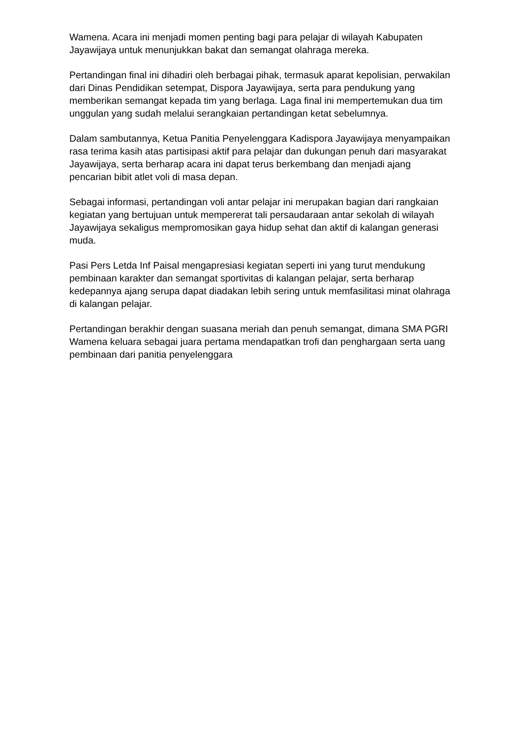Wamena. Acara ini menjadi momen penting bagi para pelajar di wilayah Kabupaten Jayawijaya untuk menunjukkan bakat dan semangat olahraga mereka.
Pertandingan final ini dihadiri oleh berbagai pihak, termasuk aparat kepolisian, perwakilan dari Dinas Pendidikan setempat, Dispora Jayawijaya, serta para pendukung yang memberikan semangat kepada tim yang berlaga. Laga final ini mempertemukan dua tim unggulan yang sudah melalui serangkaian pertandingan ketat sebelumnya.
Dalam sambutannya, Ketua Panitia Penyelenggara Kadispora Jayawijaya menyampaikan rasa terima kasih atas partisipasi aktif para pelajar dan dukungan penuh dari masyarakat Jayawijaya, serta berharap acara ini dapat terus berkembang dan menjadi ajang pencarian bibit atlet voli di masa depan.
Sebagai informasi, pertandingan voli antar pelajar ini merupakan bagian dari rangkaian kegiatan yang bertujuan untuk mempererat tali persaudaraan antar sekolah di wilayah Jayawijaya sekaligus mempromosikan gaya hidup sehat dan aktif di kalangan generasi muda.
Pasi Pers Letda Inf Paisal mengapresiasi kegiatan seperti ini yang turut mendukung pembinaan karakter dan semangat sportivitas di kalangan pelajar, serta berharap kedepannya ajang serupa dapat diadakan lebih sering untuk memfasilitasi minat olahraga di kalangan pelajar.
Pertandingan berakhir dengan suasana meriah dan penuh semangat, dimana SMA PGRI Wamena keluara sebagai juara pertama mendapatkan trofi dan penghargaan serta uang pembinaan dari panitia penyelenggara